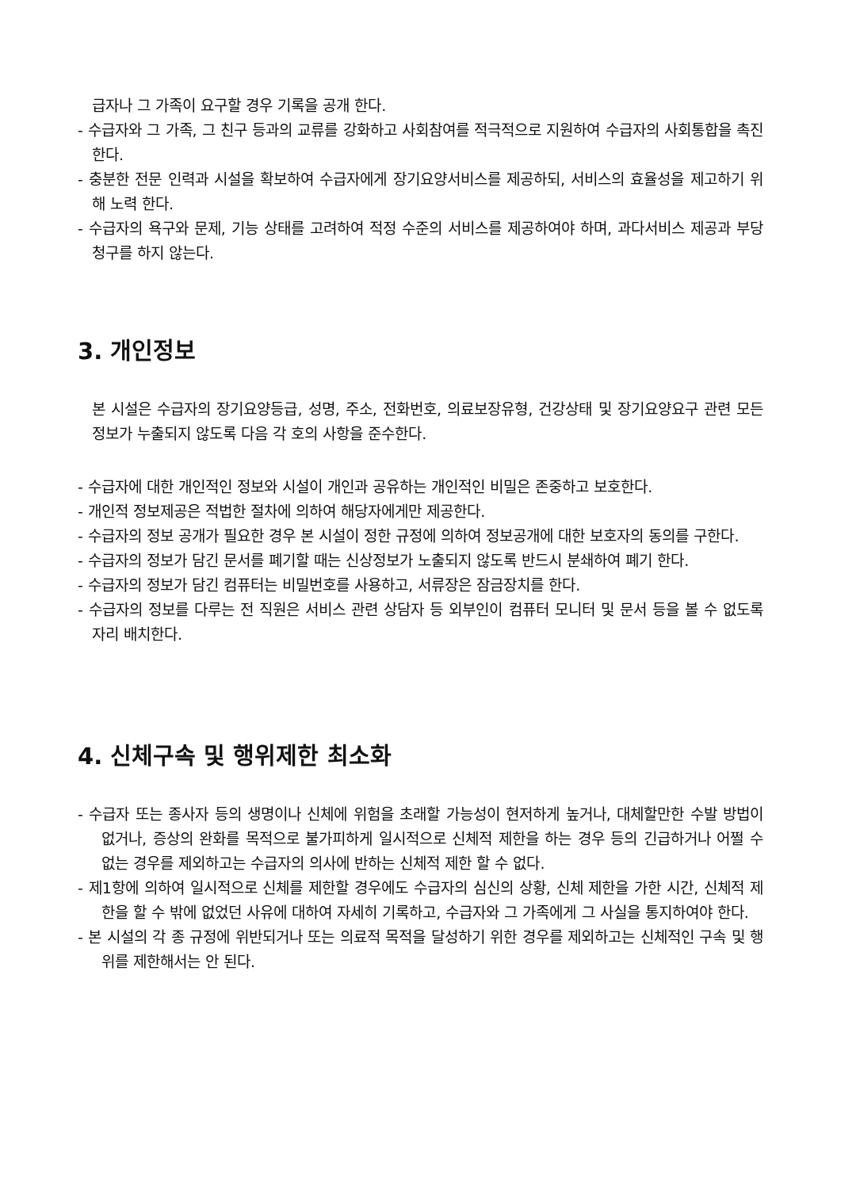급자나 그 가족이 요구할 경우 기록을 공개 한다.
- 수급자와 그 가족, 그 친구 등과의 교류를 강화하고 사회참여를 적극적으로 지원하여 수급자의 사회통합을 촉진 한다.
- 충분한 전문 인력과 시설을 확보하여 수급자에게 장기요양서비스를 제공하되, 서비스의 효율성을 제고하기 위해 노력 한다.
- 수급자의 욕구와 문제, 기능 상태를 고려하여 적정 수준의 서비스를 제공하여야 하며, 과다서비스 제공과 부당청구를 하지 않는다.
3. 개인정보
본 시설은 수급자의 장기요양등급, 성명, 주소, 전화번호, 의료보장유형, 건강상태 및 장기요양요구 관련 모든 정보가 누출되지 않도록 다음 각 호의 사항을 준수한다.
- 수급자에 대한 개인적인 정보와 시설이 개인과 공유하는 개인적인 비밀은 존중하고 보호한다.
- 개인적 정보제공은 적법한 절차에 의하여 해당자에게만 제공한다.
- 수급자의 정보 공개가 필요한 경우 본 시설이 정한 규정에 의하여 정보공개에 대한 보호자의 동의를 구한다.
- 수급자의 정보가 담긴 문서를 폐기할 때는 신상정보가 노출되지 않도록 반드시 분쇄하여 폐기 한다.
- 수급자의 정보가 담긴 컴퓨터는 비밀번호를 사용하고, 서류장은 잠금장치를 한다.
- 수급자의 정보를 다루는 전 직원은 서비스 관련 상담자 등 외부인이 컴퓨터 모니터 및 문서 등을 볼 수 없도록 자리 배치한다.
4. 신체구속 및 행위제한 최소화
- 수급자 또는 종사자 등의 생명이나 신체에 위험을 초래할 가능성이 현저하게 높거나, 대체할만한 수발 방법이 없거나, 증상의 완화를 목적으로 불가피하게 일시적으로 신체적 제한을 하는 경우 등의 긴급하거나 어쩔 수 없는 경우를 제외하고는 수급자의 의사에 반하는 신체적 제한 할 수 없다.
- 제1항에 의하여 일시적으로 신체를 제한할 경우에도 수급자의 심신의 상황, 신체 제한을 가한 시간, 신체적 제한을 할 수 밖에 없었던 사유에 대하여 자세히 기록하고, 수급자와 그 가족에게 그 사실을 통지하여야 한다.
- 본 시설의 각 종 규정에 위반되거나 또는 의료적 목적을 달성하기 위한 경우를 제외하고는 신체적인 구속 및 행위를 제한해서는 안 된다.